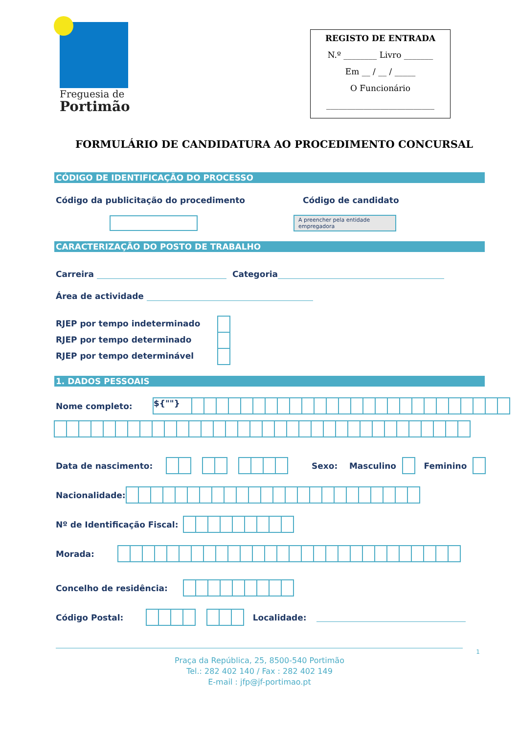Freguesia de
Portimão
REGISTO DE ENTRADA
N.º ________ Livro _______
Em __ / __ / _____
O Funcionário
__________________________
FORMULÁRIO DE CANDIDATURA AO PROCEDIMENTO CONCURSAL
CÓDIGO DE IDENTIFICAÇÃO DO PROCESSO
Código da publicitação do procedimento Código de candidato
A preencher pela entidade empregadora
CARACTERIZAÇÃO DO POSTO DE TRABALHO
Carreira Categoria
Área de actividade
RJEP por tempo indeterminado
RJEP por tempo determinado
RJEP por tempo determinável
1. DADOS PESSOAIS
Nome completo: ${""}
Data de nascimento: Sexo: Masculino Feminino
Nacionalidade:
Nº de Identificação Fiscal:
Morada:
Concelho de residência:
Código Postal: Localidade:
1
Praça da República, 25, 8500-540 Portimão
Tel.: 282 402 140 / Fax : 282 402 149
E-mail : jfp@jf-portimao.pt